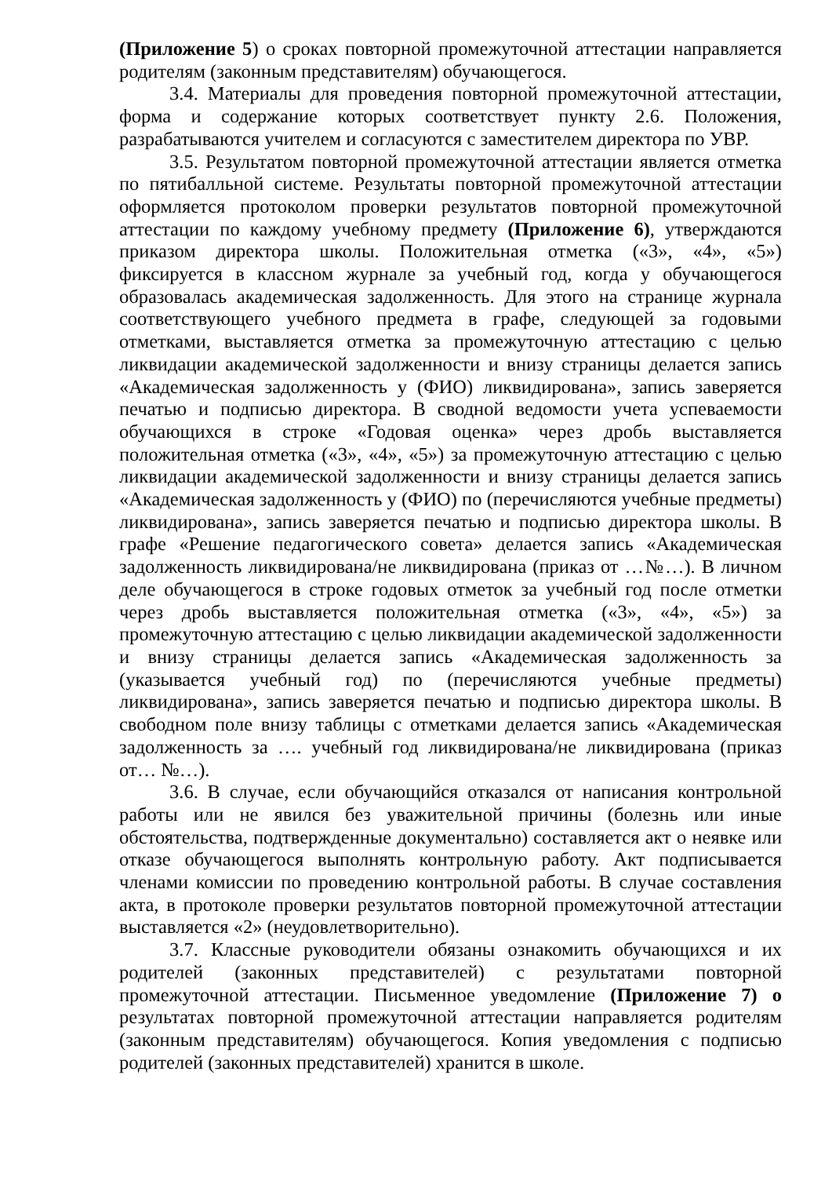(Приложение 5) о сроках повторной промежуточной аттестации направляется родителям (законным представителям) обучающегося.
3.4. Материалы для проведения повторной промежуточной аттестации, форма и содержание которых соответствует пункту 2.6. Положения, разрабатываются учителем и согласуются с заместителем директора по УВР.
3.5. Результатом повторной промежуточной аттестации является отметка по пятибалльной системе. Результаты повторной промежуточной аттестации оформляется протоколом проверки результатов повторной промежуточной аттестации по каждому учебному предмету (Приложение 6), утверждаются приказом директора школы. Положительная отметка («3», «4», «5») фиксируется в классном журнале за учебный год, когда у обучающегося образовалась академическая задолженность. Для этого на странице журнала соответствующего учебного предмета в графе, следующей за годовыми отметками, выставляется отметка за промежуточную аттестацию с целью ликвидации академической задолженности и внизу страницы делается запись «Академическая задолженность у (ФИО) ликвидирована», запись заверяется печатью и подписью директора. В сводной ведомости учета успеваемости обучающихся в строке «Годовая оценка» через дробь выставляется положительная отметка («3», «4», «5») за промежуточную аттестацию с целью ликвидации академической задолженности и внизу страницы делается запись «Академическая задолженность у (ФИО) по (перечисляются учебные предметы) ликвидирована», запись заверяется печатью и подписью директора школы. В графе «Решение педагогического совета» делается запись «Академическая задолженность ликвидирована/не ликвидирована (приказ от …№…). В личном деле обучающегося в строке годовых отметок за учебный год после отметки через дробь выставляется положительная отметка («3», «4», «5») за промежуточную аттестацию с целью ликвидации академической задолженности и внизу страницы делается запись «Академическая задолженность за (указывается учебный год) по (перечисляются учебные предметы) ликвидирована», запись заверяется печатью и подписью директора школы. В свободном поле внизу таблицы с отметками делается запись «Академическая задолженность за …. учебный год ликвидирована/не ликвидирована (приказ от… №…).
3.6. В случае, если обучающийся отказался от написания контрольной работы или не явился без уважительной причины (болезнь или иные обстоятельства, подтвержденные документально) составляется акт о неявке или отказе обучающегося выполнять контрольную работу. Акт подписывается членами комиссии по проведению контрольной работы. В случае составления акта, в протоколе проверки результатов повторной промежуточной аттестации выставляется «2» (неудовлетворительно).
3.7. Классные руководители обязаны ознакомить обучающихся и их родителей (законных представителей) с результатами повторной промежуточной аттестации. Письменное уведомление (Приложение 7) о результатах повторной промежуточной аттестации направляется родителям (законным представителям) обучающегося. Копия уведомления с подписью родителей (законных представителей) хранится в школе.